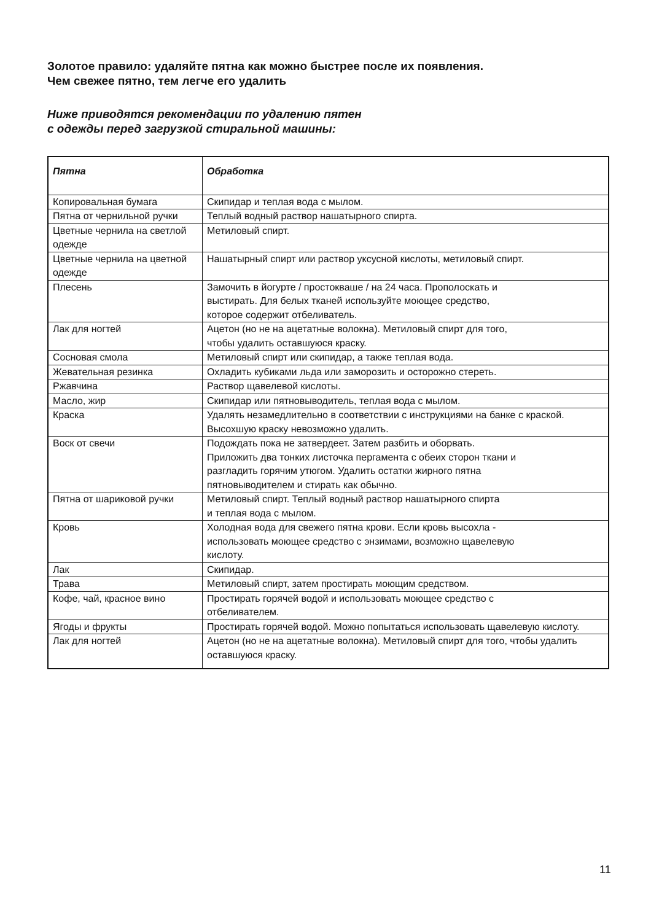Золотое правило: удаляйте пятна как можно быстрее после их появления.
Чем свежее пятно, тем легче его удалить
Ниже приводятся рекомендации по удалению пятен
с одежды перед загрузкой стиральной машины:
| Пятна | Обработка |
| --- | --- |
| Копировальная бумага | Скипидар и теплая вода с мылом. |
| Пятна от чернильной ручки | Теплый водный раствор нашатырного спирта. |
| Цветные чернила на светлой одежде | Метиловый спирт. |
| Цветные чернила на цветной одежде | Нашатырный спирт или раствор уксусной кислоты, метиловый спирт. |
| Плесень | Замочить в йогурте / простокваше / на 24 часа. Прополоскать и выстирать. Для белых тканей используйте моющее средство, которое содержит отбеливатель. |
| Лак для ногтей | Ацетон (но не на ацетатные волокна). Метиловый спирт для того, чтобы удалить оставшуюся краску. |
| Сосновая смола | Метиловый спирт или скипидар, а также теплая вода. |
| Жевательная резинка | Охладить кубиками льда или заморозить и осторожно стереть. |
| Ржавчина | Раствор щавелевой кислоты. |
| Масло, жир | Скипидар или пятновыводитель, теплая вода с мылом. |
| Краска | Удалять незамедлительно в соответствии с инструкциями на банке с краской. Высохшую краску невозможно удалить. |
| Воск от свечи | Подождать пока не затвердеет. Затем разбить и оборвать. Приложить два тонких листочка пергамента с обеих сторон ткани и разгладить горячим утюгом. Удалить остатки жирного пятна пятновыводителем и стирать как обычно. |
| Пятна от шариковой ручки | Метиловый спирт. Теплый водный раствор нашатырного спирта и теплая вода с мылом. |
| Кровь | Холодная вода для свежего пятна крови. Если кровь высохла - использовать моющее средство с энзимами, возможно щавелевую кислоту. |
| Лак | Скипидар. |
| Трава | Метиловый спирт, затем простирать моющим средством. |
| Кофе, чай, красное вино | Простирать горячей водой и использовать моющее средство с отбеливателем. |
| Ягоды и фрукты | Простирать горячей водой. Можно попытаться использовать щавелевую кислоту. |
| Лак для ногтей | Ацетон (но не на ацетатные волокна). Метиловый спирт для того, чтобы удалить оставшуюся краску. |
11